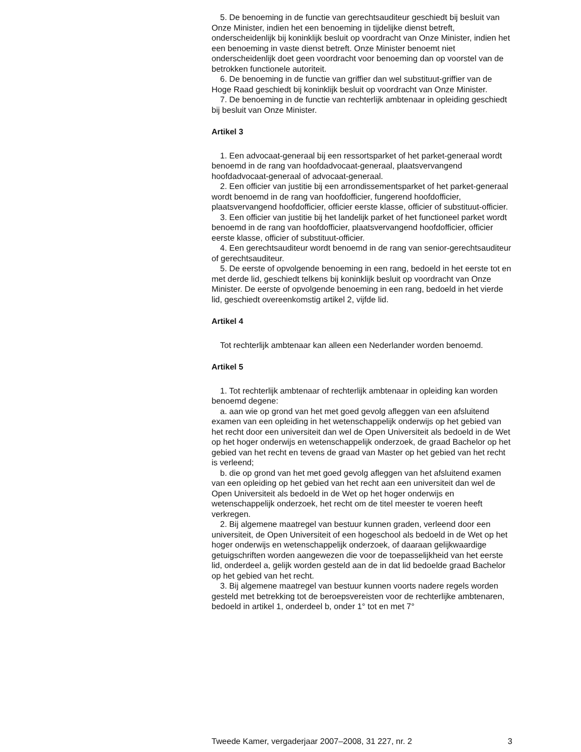5. De benoeming in de functie van gerechtsauditeur geschiedt bij besluit van Onze Minister, indien het een benoeming in tijdelijke dienst betreft, onderscheidenlijk bij koninklijk besluit op voordracht van Onze Minister, indien het een benoeming in vaste dienst betreft. Onze Minister benoemt niet onderscheidenlijk doet geen voordracht voor benoeming dan op voorstel van de betrokken functionele autoriteit.
6. De benoeming in de functie van griffier dan wel substituut-griffier van de Hoge Raad geschiedt bij koninklijk besluit op voordracht van Onze Minister.
7. De benoeming in de functie van rechterlijk ambtenaar in opleiding geschiedt bij besluit van Onze Minister.
Artikel 3
1. Een advocaat-generaal bij een ressortsparket of het parket-generaal wordt benoemd in de rang van hoofdadvocaat-generaal, plaatsvervangend hoofdadvocaat-generaal of advocaat-generaal.
2. Een officier van justitie bij een arrondissementsparket of het parket-generaal wordt benoemd in de rang van hoofdofficier, fungerend hoofdofficier, plaatsvervangend hoofdofficier, officier eerste klasse, officier of substituut-officier.
3. Een officier van justitie bij het landelijk parket of het functioneel parket wordt benoemd in de rang van hoofdofficier, plaatsvervangend hoofdofficier, officier eerste klasse, officier of substituut-officier.
4. Een gerechtsauditeur wordt benoemd in de rang van senior-gerechtsauditeur of gerechtsauditeur.
5. De eerste of opvolgende benoeming in een rang, bedoeld in het eerste tot en met derde lid, geschiedt telkens bij koninklijk besluit op voordracht van Onze Minister. De eerste of opvolgende benoeming in een rang, bedoeld in het vierde lid, geschiedt overeenkomstig artikel 2, vijfde lid.
Artikel 4
Tot rechterlijk ambtenaar kan alleen een Nederlander worden benoemd.
Artikel 5
1. Tot rechterlijk ambtenaar of rechterlijk ambtenaar in opleiding kan worden benoemd degene:
a. aan wie op grond van het met goed gevolg afleggen van een afsluitend examen van een opleiding in het wetenschappelijk onderwijs op het gebied van het recht door een universiteit dan wel de Open Universiteit als bedoeld in de Wet op het hoger onderwijs en wetenschappelijk onderzoek, de graad Bachelor op het gebied van het recht en tevens de graad van Master op het gebied van het recht is verleend;
b. die op grond van het met goed gevolg afleggen van het afsluitend examen van een opleiding op het gebied van het recht aan een universiteit dan wel de Open Universiteit als bedoeld in de Wet op het hoger onderwijs en wetenschappelijk onderzoek, het recht om de titel meester te voeren heeft verkregen.
2. Bij algemene maatregel van bestuur kunnen graden, verleend door een universiteit, de Open Universiteit of een hogeschool als bedoeld in de Wet op het hoger onderwijs en wetenschappelijk onderzoek, of daaraan gelijkwaardige getuigschriften worden aangewezen die voor de toepasselijkheid van het eerste lid, onderdeel a, gelijk worden gesteld aan de in dat lid bedoelde graad Bachelor op het gebied van het recht.
3. Bij algemene maatregel van bestuur kunnen voorts nadere regels worden gesteld met betrekking tot de beroepsvereisten voor de rechterlijke ambtenaren, bedoeld in artikel 1, onderdeel b, onder 1° tot en met 7°
Tweede Kamer, vergaderjaar 2007–2008, 31 227, nr. 2 3